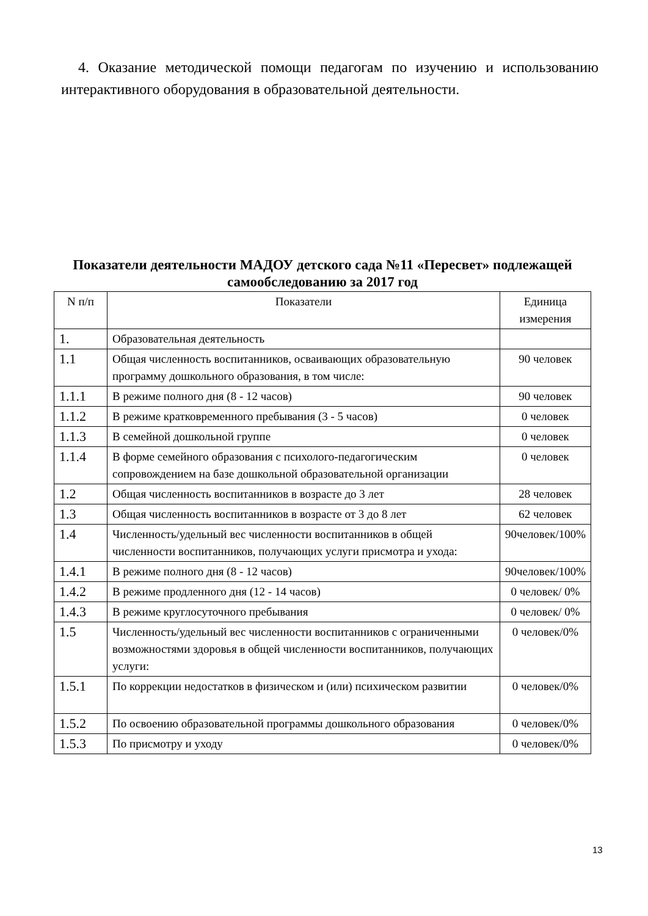4. Оказание методической помощи педагогам по изучению и использованию интерактивного оборудования в образовательной деятельности.
Показатели деятельности МАДОУ детского сада №11 «Пересвет» подлежащей самообследованию за 2017 год
| N п/п | Показатели | Единица измерения |
| --- | --- | --- |
| 1. | Образовательная деятельность | |
| 1.1 | Общая численность воспитанников, осваивающих образовательную программу дошкольного образования, в том числе: | 90 человек |
| 1.1.1 | В режиме полного дня (8 - 12 часов) | 90 человек |
| 1.1.2 | В режиме кратковременного пребывания (3 - 5 часов) | 0 человек |
| 1.1.3 | В семейной дошкольной группе | 0 человек |
| 1.1.4 | В форме семейного образования с психолого-педагогическим сопровождением на базе дошкольной образовательной организации | 0 человек |
| 1.2 | Общая численность воспитанников в возрасте до 3 лет | 28 человек |
| 1.3 | Общая численность воспитанников в возрасте от 3 до 8 лет | 62 человек |
| 1.4 | Численность/удельный вес численности воспитанников в общей численности воспитанников, получающих услуги присмотра и ухода: | 90человек/100% |
| 1.4.1 | В режиме полного дня (8 - 12 часов) | 90человек/100% |
| 1.4.2 | В режиме продленного дня (12 - 14 часов) | 0 человек/ 0% |
| 1.4.3 | В режиме круглосуточного пребывания | 0 человек/ 0% |
| 1.5 | Численность/удельный вес численности воспитанников с ограниченными возможностями здоровья в общей численности воспитанников, получающих услуги: | 0 человек/0% |
| 1.5.1 | По коррекции недостатков в физическом и (или) психическом развитии | 0 человек/0% |
| 1.5.2 | По освоению образовательной программы дошкольного образования | 0 человек/0% |
| 1.5.3 | По присмотру и уходу | 0 человек/0% |
13